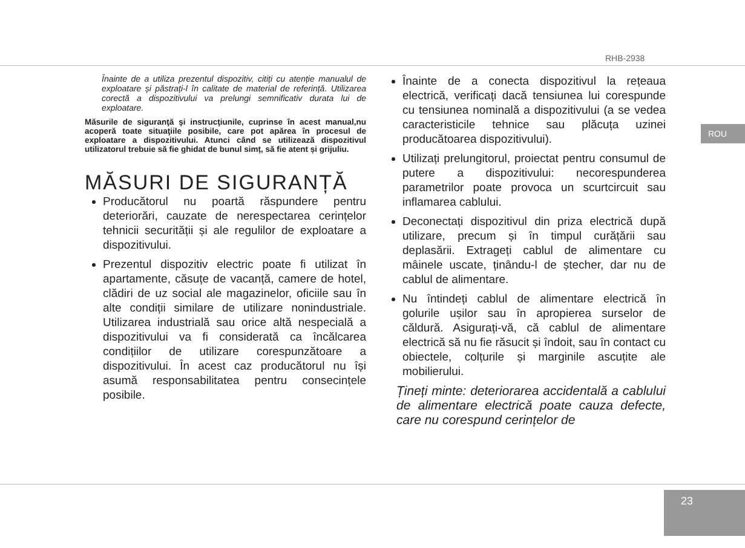RHB-2938
ROU
23
Înainte de a utiliza prezentul dispozitiv, citiți cu atenție manualul de exploatare și păstrați-l în calitate de material de referință. Utilizarea corectă a dispozitivului va prelungi semnificativ durata lui de exploatare.
Măsurile de siguranţă şi instrucţiunile, cuprinse în acest manual,nu acoperă toate situaţiile posibile, care pot apărea în procesul de exploatare a dispozitivului. Atunci când se utilizează dispozitivul utilizatorul trebuie să fie ghidat de bunul simț, să fie atent și grijuliu.
MĂSURI DE SIGURANȚĂ
Producătorul nu poartă răspundere pentru deteriorări, cauzate de nerespectarea cerințelor tehnicii securității și ale regulilor de exploatare a dispozitivului.
Prezentul dispozitiv electric poate fi utilizat în apartamente, căsuțe de vacanță, camere de hotel, clădiri de uz social ale magazinelor, oficiile sau în alte condiții similare de utilizare nonindustriale. Utilizarea industrială sau orice altă nespecială a dispozitivului va fi considerată ca încălcarea condițiilor de utilizare corespunzătoare a dispozitivului. În acest caz producătorul nu își asumă responsabilitatea pentru consecințele posibile.
Înainte de a conecta dispozitivul la rețeaua electrică, verificați dacă tensiunea lui corespunde cu tensiunea nominală a dispozitivului (a se vedea caracteristicile tehnice sau plăcuța uzinei producătoarea dispozitivului).
Utilizați prelungitorul, proiectat pentru consumul de putere a dispozitivului: necorespunderea parametrilor poate provoca un scurtcircuit sau inflamarea cablului.
Deconectați dispozitivul din priza electrică după utilizare, precum și în timpul curățării sau deplasării. Extrageți cablul de alimentare cu mâinele uscate, ținându-l de ștecher, dar nu de cablul de alimentare.
Nu întindeți cablul de alimentare electrică în golurile ușilor sau în apropierea surselor de căldură. Asigurați-vă, că cablul de alimentare electrică să nu fie răsucit și îndoit, sau în contact cu obiectele, colțurile și marginile ascuțite ale mobilierului.
Țineți minte: deteriorarea accidentală a cablului de alimentare electrică poate cauza defecte, care nu corespund cerințelor de